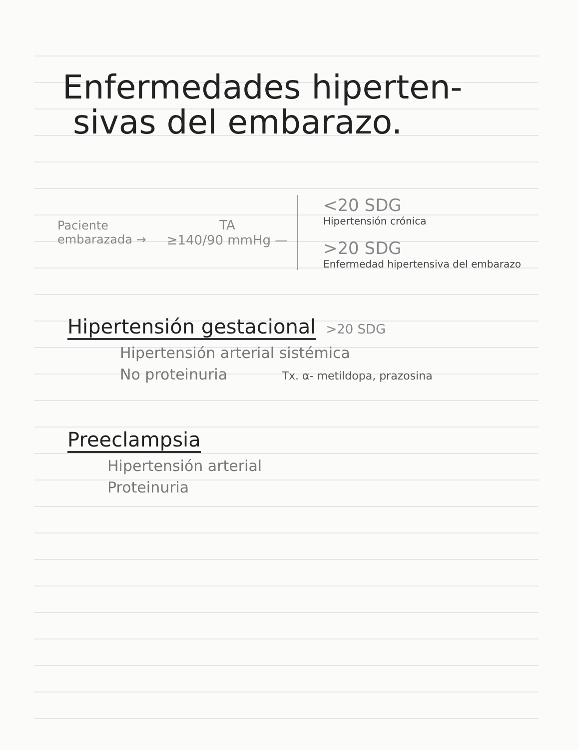Enfermedades hiperten-
sivas del embarazo.
Paciente
embarazada →
TA
≥140/90 mmHg —
<20 SDG
Hipertensión crónica
>20 SDG
Enfermedad hipertensiva del embarazo
Hipertensión gestacional
>20 SDG
Hipertensión arterial sistémica
No proteinuria Tx. α- metildopa, prazosina
Preeclampsia
Hipertensión arterial
Proteinuria